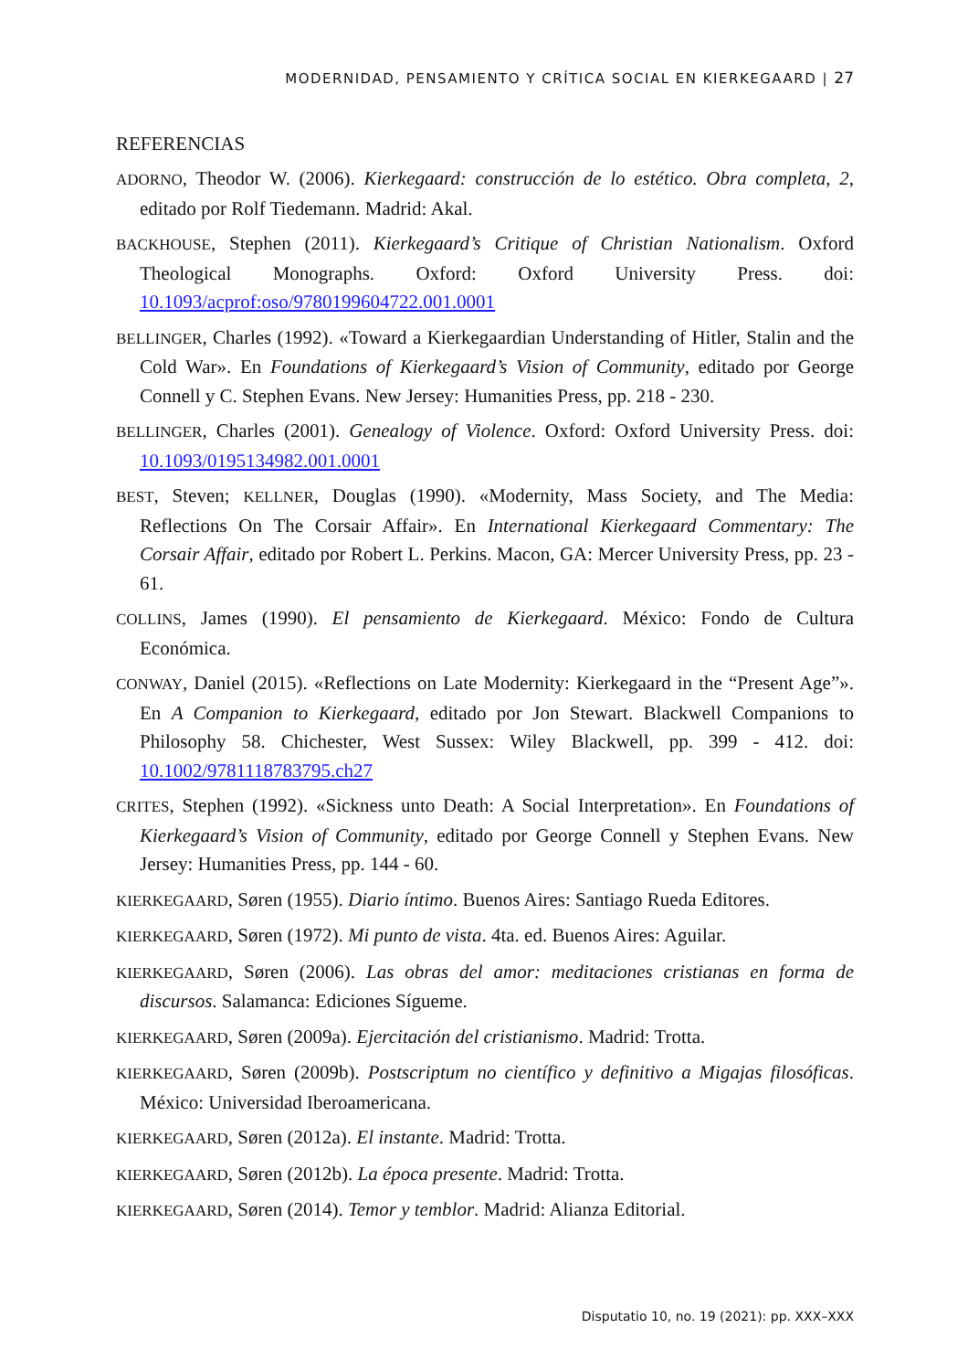MODERNIDAD, PENSAMIENTO Y CRÍTICA SOCIAL EN KIERKEGAARD | 27
REFERENCIAS
ADORNO, Theodor W. (2006). Kierkegaard: construcción de lo estético. Obra completa, 2, editado por Rolf Tiedemann. Madrid: Akal.
BACKHOUSE, Stephen (2011). Kierkegaard’s Critique of Christian Nationalism. Oxford Theological Monographs. Oxford: Oxford University Press. doi: 10.1093/acprof:oso/9780199604722.001.0001
BELLINGER, Charles (1992). «Toward a Kierkegaardian Understanding of Hitler, Stalin and the Cold War». En Foundations of Kierkegaard’s Vision of Community, editado por George Connell y C. Stephen Evans. New Jersey: Humanities Press, pp. 218 - 230.
BELLINGER, Charles (2001). Genealogy of Violence. Oxford: Oxford University Press. doi: 10.1093/0195134982.001.0001
BEST, Steven; KELLNER, Douglas (1990). «Modernity, Mass Society, and The Media: Reflections On The Corsair Affair». En International Kierkegaard Commentary: The Corsair Affair, editado por Robert L. Perkins. Macon, GA: Mercer University Press, pp. 23 - 61.
COLLINS, James (1990). El pensamiento de Kierkegaard. México: Fondo de Cultura Económica.
CONWAY, Daniel (2015). «Reflections on Late Modernity: Kierkegaard in the “Present Age”». En A Companion to Kierkegaard, editado por Jon Stewart. Blackwell Companions to Philosophy 58. Chichester, West Sussex: Wiley Blackwell, pp. 399 - 412. doi: 10.1002/9781118783795.ch27
CRITES, Stephen (1992). «Sickness unto Death: A Social Interpretation». En Foundations of Kierkegaard’s Vision of Community, editado por George Connell y Stephen Evans. New Jersey: Humanities Press, pp. 144 - 60.
KIERKEGAARD, Søren (1955). Diario íntimo. Buenos Aires: Santiago Rueda Editores.
KIERKEGAARD, Søren (1972). Mi punto de vista. 4ta. ed. Buenos Aires: Aguilar.
KIERKEGAARD, Søren (2006). Las obras del amor: meditaciones cristianas en forma de discursos. Salamanca: Ediciones Sígueme.
KIERKEGAARD, Søren (2009a). Ejercitación del cristianismo. Madrid: Trotta.
KIERKEGAARD, Søren (2009b). Postscriptum no científico y definitivo a Migajas filosóficas. México: Universidad Iberoamericana.
KIERKEGAARD, Søren (2012a). El instante. Madrid: Trotta.
KIERKEGAARD, Søren (2012b). La época presente. Madrid: Trotta.
KIERKEGAARD, Søren (2014). Temor y temblor. Madrid: Alianza Editorial.
Disputatio 10, no. 19 (2021): pp. XXX–XXX